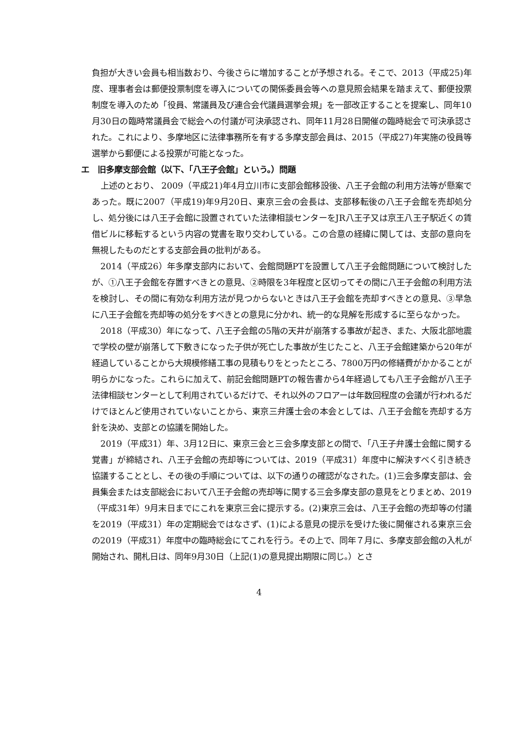負担が大きい会員も相当数おり、今後さらに増加することが予想される。そこで、2013（平成25)年度、理事者会は郵便投票制度を導入についての関係委員会等への意見照会結果を踏まえて、郵便投票制度を導入のため「役員、常議員及び連合会代議員選挙会規」を一部改正することを提案し、同年10月30日の臨時常議員会で総会への付議が可決承認され、同年11月28日開催の臨時総会で可決承認された。これにより、多摩地区に法律事務所を有する多摩支部会員は、2015（平成27)年実施の役員等選挙から郵便による投票が可能となった。
エ　旧多摩支部会館（以下、「八王子会館」という。）問題
上述のとおり、 2009（平成21)年4月立川市に支部会館移設後、八王子会館の利用方法等が懸案であった。既に2007（平成19)年9月20日、東京三会の会長は、支部移転後の八王子会館を売却処分し、処分後には八王子会館に設置されていた法律相談センターをJR八王子又は京王八王子駅近くの賃借ビルに移転するという内容の覚書を取り交わしている。この合意の経緯に関しては、支部の意向を無視したものだとする支部会員の批判がある。
2014（平成26）年多摩支部内において、会館問題PTを設置して八王子会館問題について検討したが、①八王子会館を存置すべきとの意見、②時限を3年程度と区切ってその間に八王子会館の利用方法を検討し、その間に有効な利用方法が見つからないときは八王子会館を売却すべきとの意見、③早急に八王子会館を売却等の処分をすべきとの意見に分かれ、統一的な見解を形成するに至らなかった。
2018（平成30）年になって、八王子会館の5階の天井が崩落する事故が起き、また、大阪北部地震で学校の壁が崩落して下敷きになった子供が死亡した事故が生じたこと、八王子会館建築から20年が経過していることから大規模修繕工事の見積もりをとったところ、7800万円の修繕費がかかることが明らかになった。これらに加えて、前記会館問題PTの報告書から4年経過しても八王子会館が八王子法律相談センターとして利用されているだけで、それ以外のフロアーは年数回程度の会議が行われるだけでほとんど使用されていないことから、東京三弁護士会の本会としては、八王子会館を売却する方針を決め、支部との協議を開始した。
2019（平成31）年、3月12日に、東京三会と三会多摩支部との間で、「八王子弁護士会館に関する覚書」が締結され、八王子会館の売却等については、2019（平成31）年度中に解決すべく引き続き協議することとし、その後の手順については、以下の通りの確認がなされた。(1)三会多摩支部は、会員集会または支部総会において八王子会館の売却等に関する三会多摩支部の意見をとりまとめ、2019（平成31年）9月末日までにこれを東京三会に提示する。(2)東京三会は、八王子会館の売却等の付議を2019（平成31）年の定期総会ではなさず、(1)による意見の提示を受けた後に開催される東京三会の2019（平成31）年度中の臨時総会にてこれを行う。その上で、同年７月に、多摩支部会館の入札が開始され、開札日は、同年9月30日（上記(1)の意見提出期限に同じ。）とさ
4